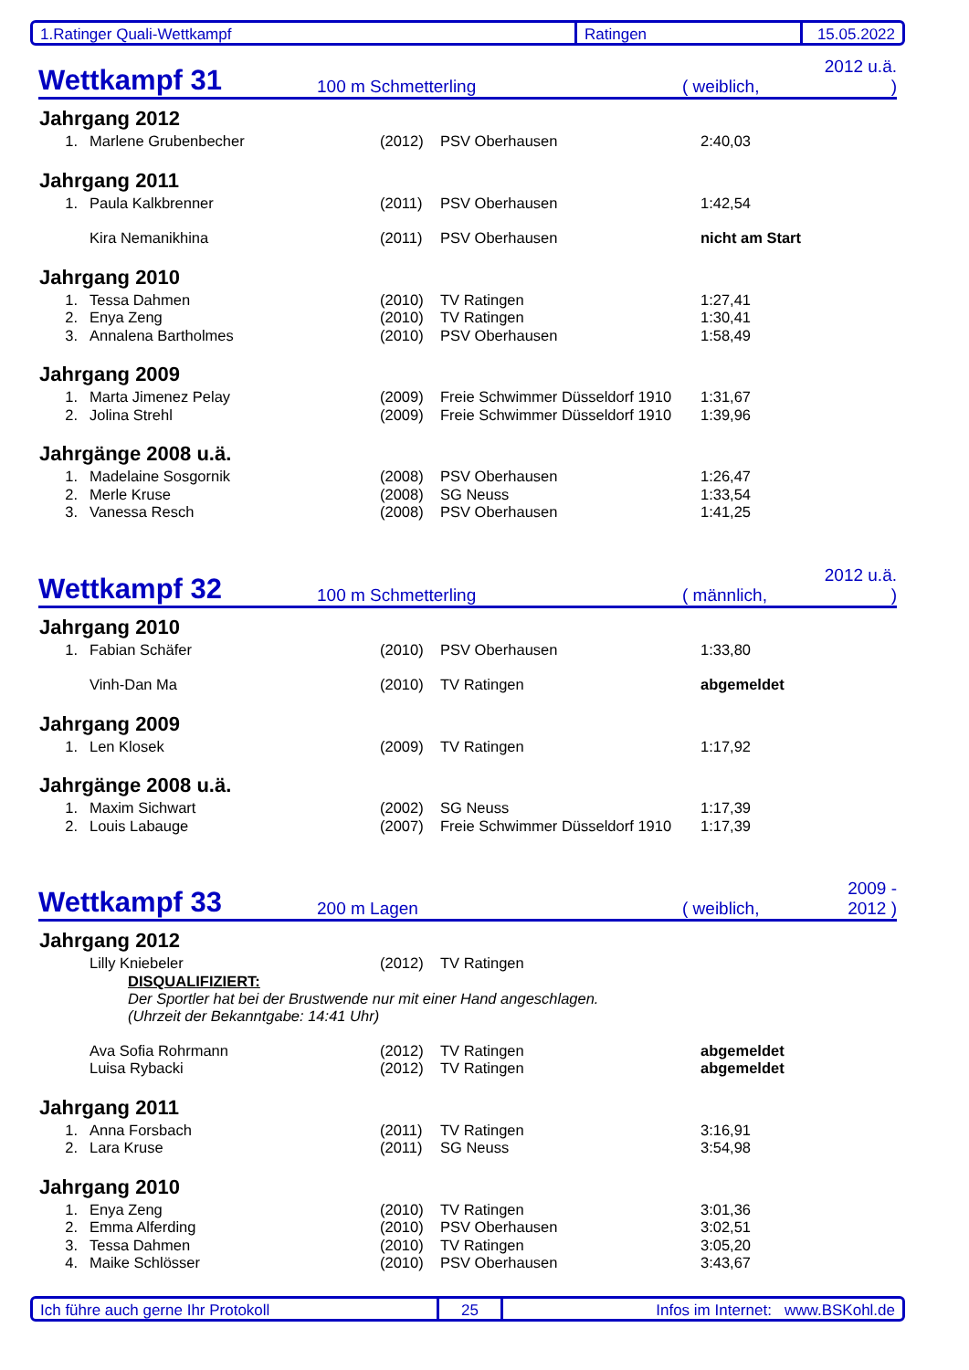1.Ratinger Quali-Wettkampf Ratingen 15.05.2022
Wettkampf 31 100 m Schmetterling ( weiblich, 2012 u.ä. )
Jahrgang 2012
| 1. | Marlene Grubenbecher | (2012) | PSV Oberhausen | 2:40,03 |
Jahrgang 2011
| 1. | Paula Kalkbrenner | (2011) | PSV Oberhausen | 1:42,54 |
| | Kira Nemanikhina | (2011) | PSV Oberhausen | nicht am Start |
Jahrgang 2010
| 1. | Tessa Dahmen | (2010) | TV Ratingen | 1:27,41 |
| 2. | Enya Zeng | (2010) | TV Ratingen | 1:30,41 |
| 3. | Annalena Bartholmes | (2010) | PSV Oberhausen | 1:58,49 |
Jahrgang 2009
| 1. | Marta Jimenez Pelay | (2009) | Freie Schwimmer Düsseldorf 1910 | 1:31,67 |
| 2. | Jolina Strehl | (2009) | Freie Schwimmer Düsseldorf 1910 | 1:39,96 |
Jahrgänge 2008 u.ä.
| 1. | Madelaine Sosgornik | (2008) | PSV Oberhausen | 1:26,47 |
| 2. | Merle Kruse | (2008) | SG Neuss | 1:33,54 |
| 3. | Vanessa Resch | (2008) | PSV Oberhausen | 1:41,25 |
Wettkampf 32 100 m Schmetterling ( männlich, 2012 u.ä. )
Jahrgang 2010
| 1. | Fabian Schäfer | (2010) | PSV Oberhausen | 1:33,80 |
| | Vinh-Dan Ma | (2010) | TV Ratingen | abgemeldet |
Jahrgang 2009
| 1. | Len Klosek | (2009) | TV Ratingen | 1:17,92 |
Jahrgänge 2008 u.ä.
| 1. | Maxim Sichwart | (2002) | SG Neuss | 1:17,39 |
| 2. | Louis Labauge | (2007) | Freie Schwimmer Düsseldorf 1910 | 1:17,39 |
Wettkampf 33 200 m Lagen ( weiblich, 2009 - 2012 )
Jahrgang 2012
| | Lilly Kniebeler | (2012) | TV Ratingen | |
| | DISQUALIFIZIERT: Der Sportler hat bei der Brustwende nur mit einer Hand angeschlagen. (Uhrzeit der Bekanntgabe: 14:41 Uhr) | | | |
| | Ava Sofia Rohrmann | (2012) | TV Ratingen | abgemeldet |
| | Luisa Rybacki | (2012) | TV Ratingen | abgemeldet |
Jahrgang 2011
| 1. | Anna Forsbach | (2011) | TV Ratingen | 3:16,91 |
| 2. | Lara Kruse | (2011) | SG Neuss | 3:54,98 |
Jahrgang 2010
| 1. | Enya Zeng | (2010) | TV Ratingen | 3:01,36 |
| 2. | Emma Alferding | (2010) | PSV Oberhausen | 3:02,51 |
| 3. | Tessa Dahmen | (2010) | TV Ratingen | 3:05,20 |
| 4. | Maike Schlösser | (2010) | PSV Oberhausen | 3:43,67 |
Ich führe auch gerne Ihr Protokoll 25 Infos im Internet: www.BSKohl.de